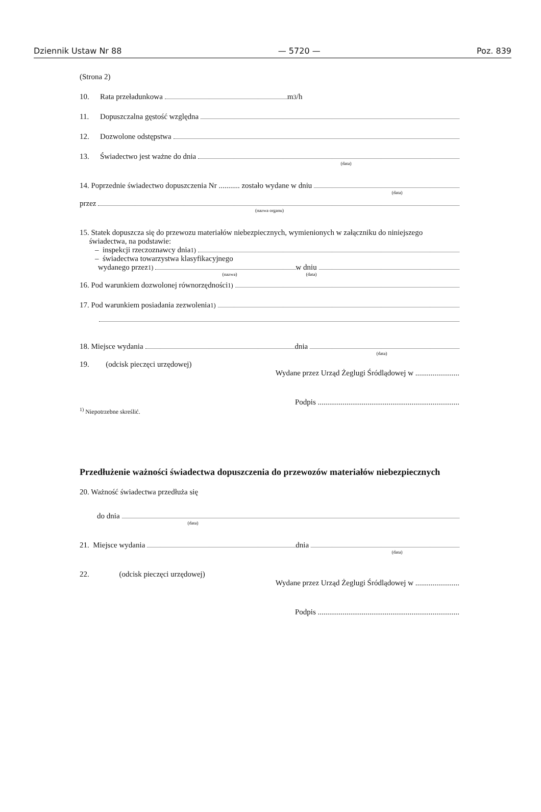Dziennik Ustaw Nr 88 — 5720 — Poz. 839
(Strona 2)
10. Rata przeładunkowa m<sup>3</sup>/h
11. Dopuszczalna gęstość względna
12. Dozwolone odstępstwa
13. Świadectwo jest ważne do dnia
(data)
14. Poprzednie świadectwo dopuszczenia Nr ........... zostało wydane w dniu
(data)
przez
(nazwa organu)
15. Statek dopuszcza się do przewozu materiałów niebezpiecznych, wymienionych w załączniku do niniejszego
świadectwa, na podstawie:
– inspekcji rzeczoznawcy dnia<sup>1)</sup>
– świadectwa towarzystwa klasyfikacyjnego
wydanego przez<sup>1)</sup> w dniu
(nazwa) (data)
16. Pod warunkiem dozwolonej równorzędności <sup>1)</sup>
17. Pod warunkiem posiadania zezwolenia <sup>1)</sup>
18. Miejsce wydania dnia
(data)
19. (odcisk pieczęci urzędowej)
Wydane przez Urząd Żeglugi Śródlądowej w .......................
Podpis ..........................................................................
<sup>1)</sup> Niepotrzebne skreślić.
Przedłużenie ważności świadectwa dopuszczenia do przewozów materiałów niebezpiecznych
20. Ważność świadectwa przedłuża się
do dnia
(data)
21. Miejsce wydania dnia
(data)
22. (odcisk pieczęci urzędowej)
Wydane przez Urząd Żeglugi Śródlądowej w .......................
Podpis ..........................................................................